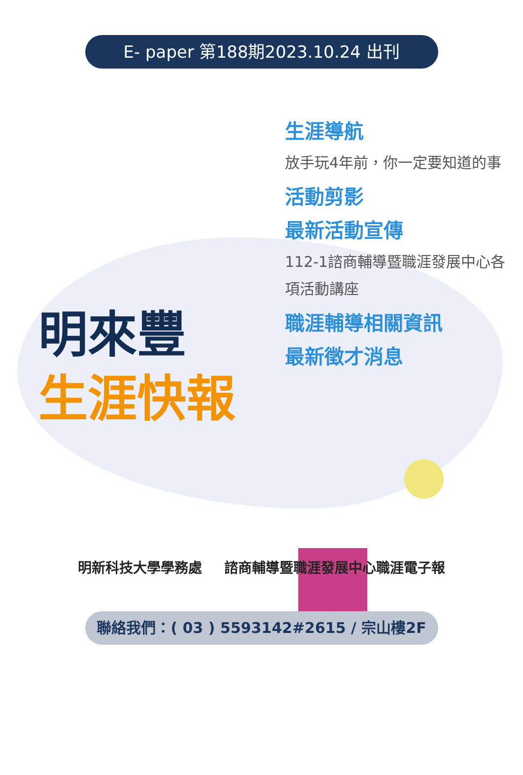E- paper 第188期2023.10.24 出刊
明來豐
生涯快報
生涯導航
放手玩4年前，你一定要知道的事
活動剪影
最新活動宣傳
112-1諮商輔導暨職涯發展中心各項活動講座
職涯輔導相關資訊
最新徵才消息
明新科技大學學務處 諮商輔導暨職涯發展中心職涯電子報
聯絡我們：( 03 ) 5593142#2615 / 宗山樓2F